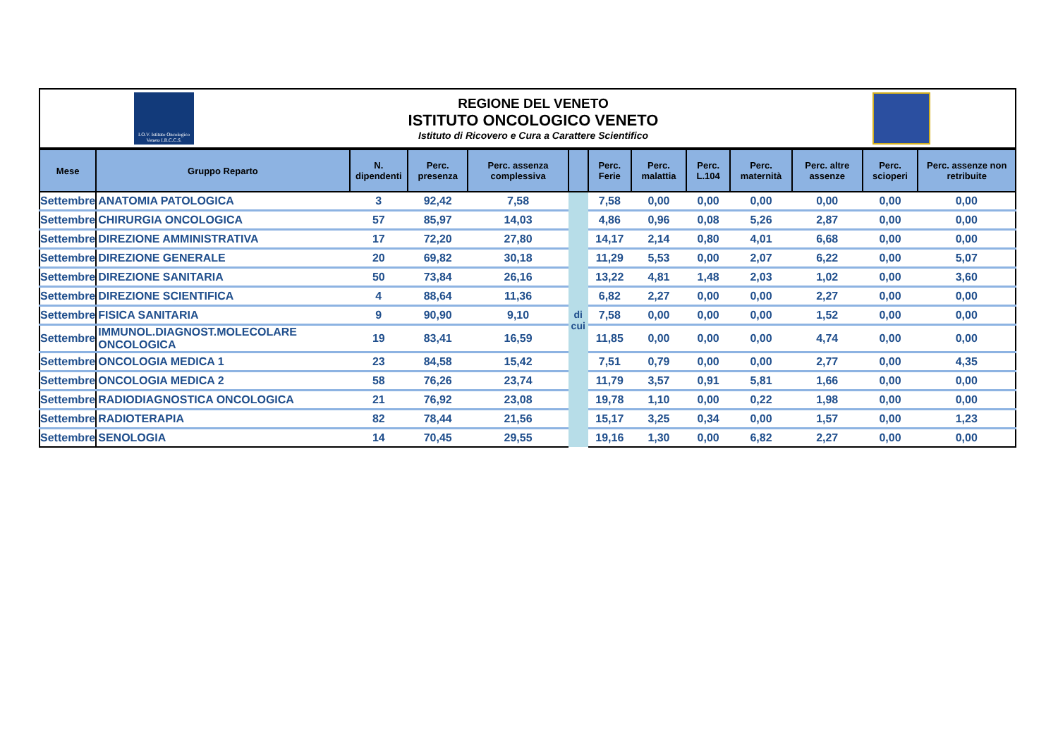I.O.V. Istituto Oncologico Veneto I.R.C.C.S.
REGIONE DEL VENETO
ISTITUTO ONCOLOGICO VENETO
Istituto di Ricovero e Cura a Carattere Scientifico
| Mese | Gruppo Reparto | N. dipendenti | Perc. presenza | Perc. assenza complessiva | | Perc. Ferie | Perc. malattia | Perc. L.104 | Perc. maternità | Perc. altre assenze | Perc. scioperi | Perc. assenze non retribuite |
| --- | --- | --- | --- | --- | --- | --- | --- | --- | --- | --- | --- | --- |
| Settembre | ANATOMIA PATOLOGICA | 3 | 92,42 | 7,58 | di cui | 7,58 | 0,00 | 0,00 | 0,00 | 0,00 | 0,00 | 0,00 |
| Settembre | CHIRURGIA ONCOLOGICA | 57 | 85,97 | 14,03 | | 4,86 | 0,96 | 0,08 | 5,26 | 2,87 | 0,00 | 0,00 |
| Settembre | DIREZIONE AMMINISTRATIVA | 17 | 72,20 | 27,80 | | 14,17 | 2,14 | 0,80 | 4,01 | 6,68 | 0,00 | 0,00 |
| Settembre | DIREZIONE GENERALE | 20 | 69,82 | 30,18 | | 11,29 | 5,53 | 0,00 | 2,07 | 6,22 | 0,00 | 5,07 |
| Settembre | DIREZIONE SANITARIA | 50 | 73,84 | 26,16 | | 13,22 | 4,81 | 1,48 | 2,03 | 1,02 | 0,00 | 3,60 |
| Settembre | DIREZIONE SCIENTIFICA | 4 | 88,64 | 11,36 | | 6,82 | 2,27 | 0,00 | 0,00 | 2,27 | 0,00 | 0,00 |
| Settembre | FISICA SANITARIA | 9 | 90,90 | 9,10 | | 7,58 | 0,00 | 0,00 | 0,00 | 1,52 | 0,00 | 0,00 |
| Settembre | IMMUNOL.DIAGNOST.MOLECOLARE ONCOLOGICA | 19 | 83,41 | 16,59 | | 11,85 | 0,00 | 0,00 | 0,00 | 4,74 | 0,00 | 0,00 |
| Settembre | ONCOLOGIA MEDICA 1 | 23 | 84,58 | 15,42 | | 7,51 | 0,79 | 0,00 | 0,00 | 2,77 | 0,00 | 4,35 |
| Settembre | ONCOLOGIA MEDICA 2 | 58 | 76,26 | 23,74 | | 11,79 | 3,57 | 0,91 | 5,81 | 1,66 | 0,00 | 0,00 |
| Settembre | RADIODIAGNOSTICA ONCOLOGICA | 21 | 76,92 | 23,08 | | 19,78 | 1,10 | 0,00 | 0,22 | 1,98 | 0,00 | 0,00 |
| Settembre | RADIOTERAPIA | 82 | 78,44 | 21,56 | | 15,17 | 3,25 | 0,34 | 0,00 | 1,57 | 0,00 | 1,23 |
| Settembre | SENOLOGIA | 14 | 70,45 | 29,55 | | 19,16 | 1,30 | 0,00 | 6,82 | 2,27 | 0,00 | 0,00 |